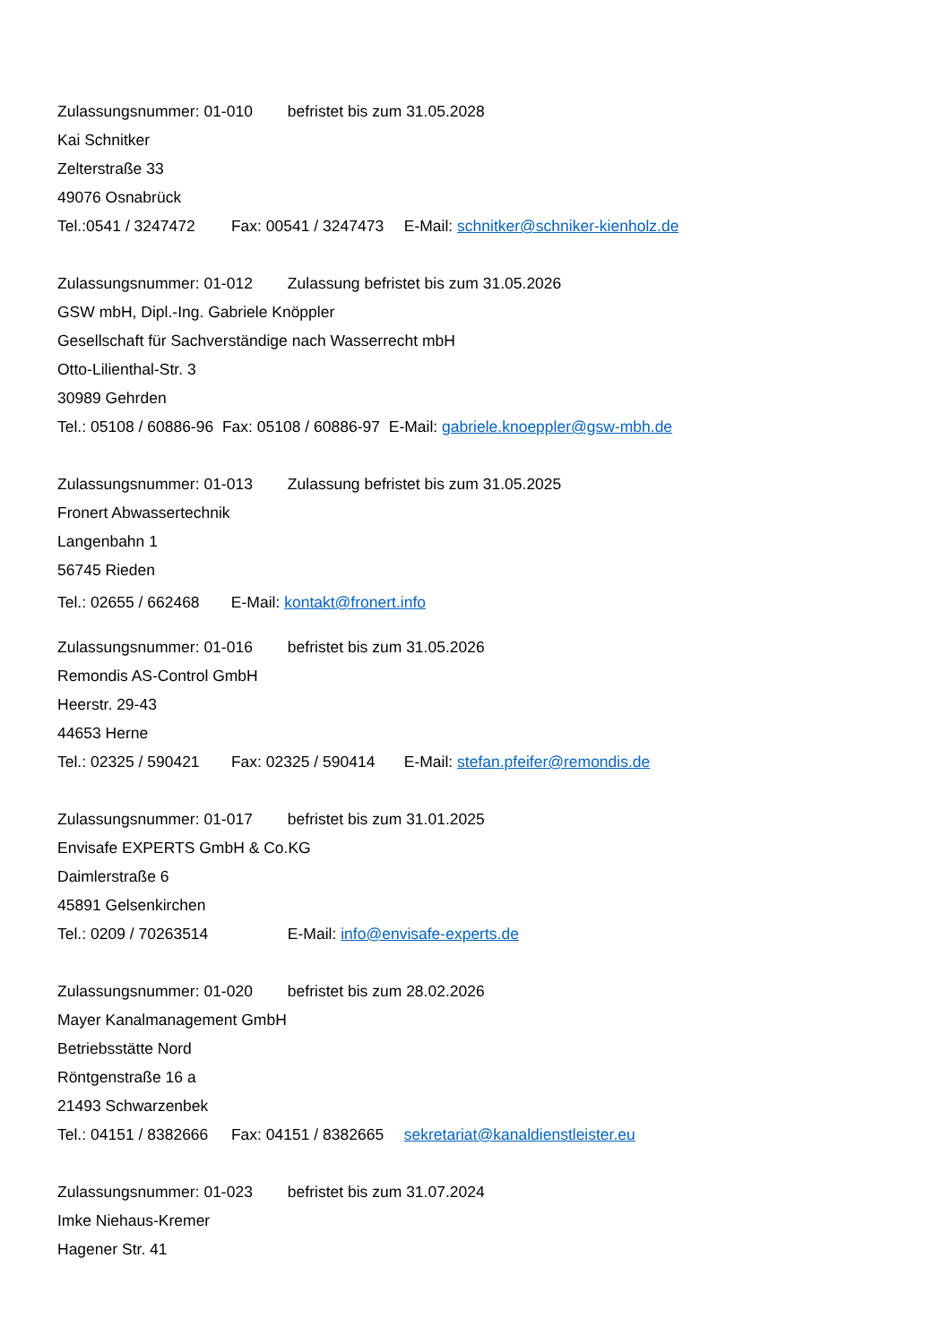Zulassungsnummer: 01-010 befristet bis zum 31.05.2028
Kai Schnitker
Zelterstraße 33
49076 Osnabrück
Tel.:0541 / 3247472 Fax: 00541 / 3247473 E-Mail: schnitker@schniker-kienholz.de
Zulassungsnummer: 01-012 Zulassung befristet bis zum 31.05.2026
GSW mbH, Dipl.-Ing. Gabriele Knöppler
Gesellschaft für Sachverständige nach Wasserrecht mbH
Otto-Lilienthal-Str. 3
30989 Gehrden
Tel.: 05108 / 60886-96 Fax: 05108 / 60886-97 E-Mail: gabriele.knoeppler@gsw-mbh.de
Zulassungsnummer: 01-013 Zulassung befristet bis zum 31.05.2025
Fronert Abwassertechnik
Langenbahn 1
56745 Rieden
Tel.: 02655 / 662468 E-Mail: kontakt@fronert.info
Zulassungsnummer: 01-016 befristet bis zum 31.05.2026
Remondis AS-Control GmbH
Heerstr. 29-43
44653 Herne
Tel.: 02325 / 590421 Fax: 02325 / 590414 E-Mail: stefan.pfeifer@remondis.de
Zulassungsnummer: 01-017 befristet bis zum 31.01.2025
Envisafe EXPERTS GmbH & Co.KG
Daimlerstraße 6
45891 Gelsenkirchen
Tel.: 0209 / 70263514 E-Mail: info@envisafe-experts.de
Zulassungsnummer: 01-020 befristet bis zum 28.02.2026
Mayer Kanalmanagement GmbH
Betriebsstätte Nord
Röntgenstraße 16 a
21493 Schwarzenbek
Tel.: 04151 / 8382666 Fax: 04151 / 8382665 sekretariat@kanaldienstleister.eu
Zulassungsnummer: 01-023 befristet bis zum 31.07.2024
Imke Niehaus-Kremer
Hagener Str. 41